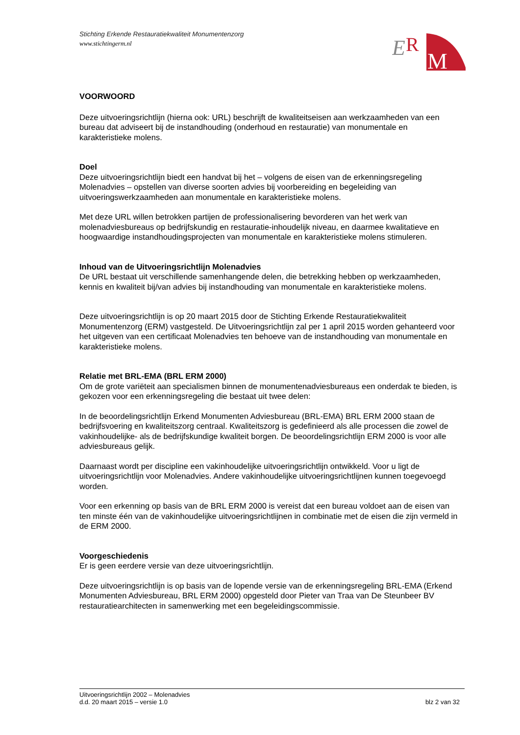Stichting Erkende Restauratiekwaliteit Monumentenzorg
www.stichtingerm.nl
E
R
M
VOORWOORD
Deze uitvoeringsrichtlijn (hierna ook: URL) beschrijft de kwaliteitseisen aan werkzaamheden van een bureau dat adviseert bij de instandhouding (onderhoud en restauratie) van monumentale en karakteristieke molens.
Doel
Deze uitvoeringsrichtlijn biedt een handvat bij het – volgens de eisen van de erkenningsregeling Molenadvies – opstellen van diverse soorten advies bij voorbereiding en begeleiding van uitvoeringswerkzaamheden aan monumentale en karakteristieke molens.
Met deze URL willen betrokken partijen de professionalisering bevorderen van het werk van molenadviesbureaus op bedrijfskundig en restauratie-inhoudelijk niveau, en daarmee kwalitatieve en hoogwaardige instandhoudingsprojecten van monumentale en karakteristieke molens stimuleren.
Inhoud van de Uitvoeringsrichtlijn Molenadvies
De URL bestaat uit verschillende samenhangende delen, die betrekking hebben op werkzaamheden, kennis en kwaliteit bij/van advies bij instandhouding van monumentale en karakteristieke molens.
Deze uitvoeringsrichtlijn is op 20 maart 2015 door de Stichting Erkende Restauratiekwaliteit Monumentenzorg (ERM) vastgesteld. De Uitvoeringsrichtlijn zal per 1 april 2015 worden gehanteerd voor het uitgeven van een certificaat Molenadvies ten behoeve van de instandhouding van monumentale en karakteristieke molens.
Relatie met BRL-EMA (BRL ERM 2000)
Om de grote variëteit aan specialismen binnen de monumentenadviesbureaus een onderdak te bieden, is gekozen voor een erkenningsregeling die bestaat uit twee delen:
In de beoordelingsrichtlijn Erkend Monumenten Adviesbureau (BRL-EMA) BRL ERM 2000 staan de bedrijfsvoering en kwaliteitszorg centraal. Kwaliteitszorg is gedefinieerd als alle processen die zowel de vakinhoudelijke- als de bedrijfskundige kwaliteit borgen. De beoordelingsrichtlijn ERM 2000 is voor alle adviesbureaus gelijk.
Daarnaast wordt per discipline een vakinhoudelijke uitvoeringsrichtlijn ontwikkeld. Voor u ligt de uitvoeringsrichtlijn voor Molenadvies. Andere vakinhoudelijke uitvoeringsrichtlijnen kunnen toegevoegd worden.
Voor een erkenning op basis van de BRL ERM 2000 is vereist dat een bureau voldoet aan de eisen van ten minste één van de vakinhoudelijke uitvoeringsrichtlijnen in combinatie met de eisen die zijn vermeld in de ERM 2000.
Voorgeschiedenis
Er is geen eerdere versie van deze uitvoeringsrichtlijn.
Deze uitvoeringsrichtlijn is op basis van de lopende versie van de erkenningsregeling BRL-EMA (Erkend Monumenten Adviesbureau, BRL ERM 2000) opgesteld door Pieter van Traa van De Steunbeer BV restauratiearchitecten in samenwerking met een begeleidingscommissie.
Uitvoeringsrichtlijn 2002 – Molenadvies
d.d. 20 maart 2015 – versie 1.0 blz 2 van 32